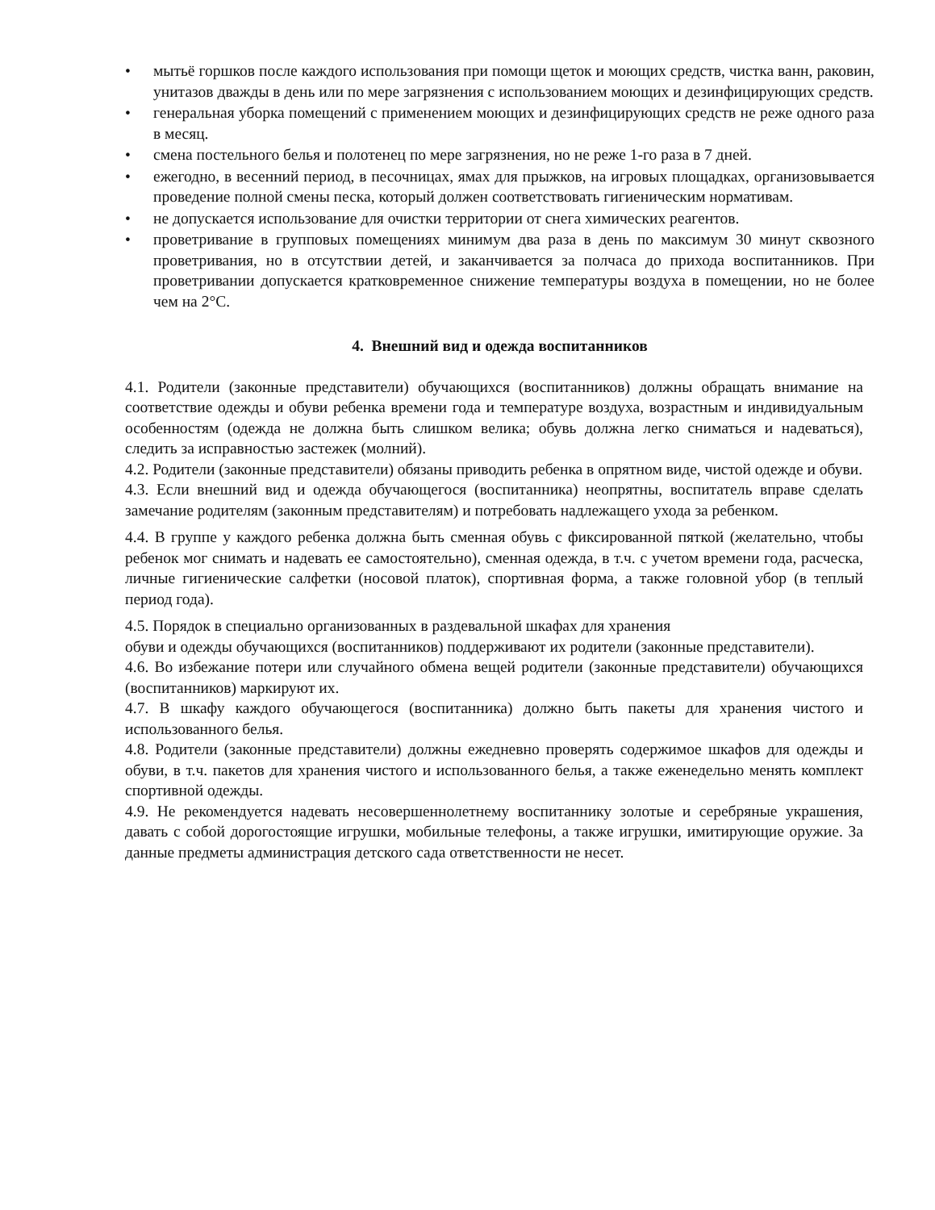• мытьё горшков после каждого использования при помощи щеток и моющих средств, чистка ванн, раковин, унитазов дважды в день или по мере загрязнения с использованием моющих и дезинфицирующих средств.
• генеральная уборка помещений с применением моющих и дезинфицирующих средств не реже одного раза в месяц.
• смена постельного белья и полотенец по мере загрязнения, но не реже 1-го раза в 7 дней.
• ежегодно, в весенний период, в песочницах, ямах для прыжков, на игровых площадках, организовывается проведение полной смены песка, который должен соответствовать гигиеническим нормативам.
• не допускается использование для очистки территории от снега химических реагентов.
• проветривание в групповых помещениях минимум два раза в день по максимум 30 минут сквозного проветривания, но в отсутствии детей, и заканчивается за полчаса до прихода воспитанников. При проветривании допускается кратковременное снижение температуры воздуха в помещении, но не более чем на 2°С.
4. Внешний вид и одежда воспитанников
4.1. Родители (законные представители) обучающихся (воспитанников) должны обращать внимание на соответствие одежды и обуви ребенка времени года и температуре воздуха, возрастным и индивидуальным особенностям (одежда не должна быть слишком велика; обувь должна легко сниматься и надеваться), следить за исправностью застежек (молний).
4.2. Родители (законные представители) обязаны приводить ребенка в опрятном виде, чистой одежде и обуви.
4.3. Если внешний вид и одежда обучающегося (воспитанника) неопрятны, воспитатель вправе сделать замечание родителям (законным представителям) и потребовать надлежащего ухода за ребенком.
4.4. В группе у каждого ребенка должна быть сменная обувь с фиксированной пяткой (желательно, чтобы ребенок мог снимать и надевать ее самостоятельно), сменная одежда, в т.ч. с учетом времени года, расческа, личные гигиенические салфетки (носовой платок), спортивная форма, а также головной убор (в теплый период года).
4.5. Порядок в специально организованных в раздевальной шкафах для хранения
обуви и одежды обучающихся (воспитанников) поддерживают их родители (законные представители).
4.6. Во избежание потери или случайного обмена вещей родители (законные представители) обучающихся (воспитанников) маркируют их.
4.7. В шкафу каждого обучающегося (воспитанника) должно быть пакеты для хранения чистого и использованного белья.
4.8. Родители (законные представители) должны ежедневно проверять содержимое шкафов для одежды и обуви, в т.ч. пакетов для хранения чистого и использованного белья, а также еженедельно менять комплект спортивной одежды.
4.9. Не рекомендуется надевать несовершеннолетнему воспитаннику золотые и серебряные украшения, давать с собой дорогостоящие игрушки, мобильные телефоны, а также игрушки, имитирующие оружие. За данные предметы администрация детского сада ответственности не несет.